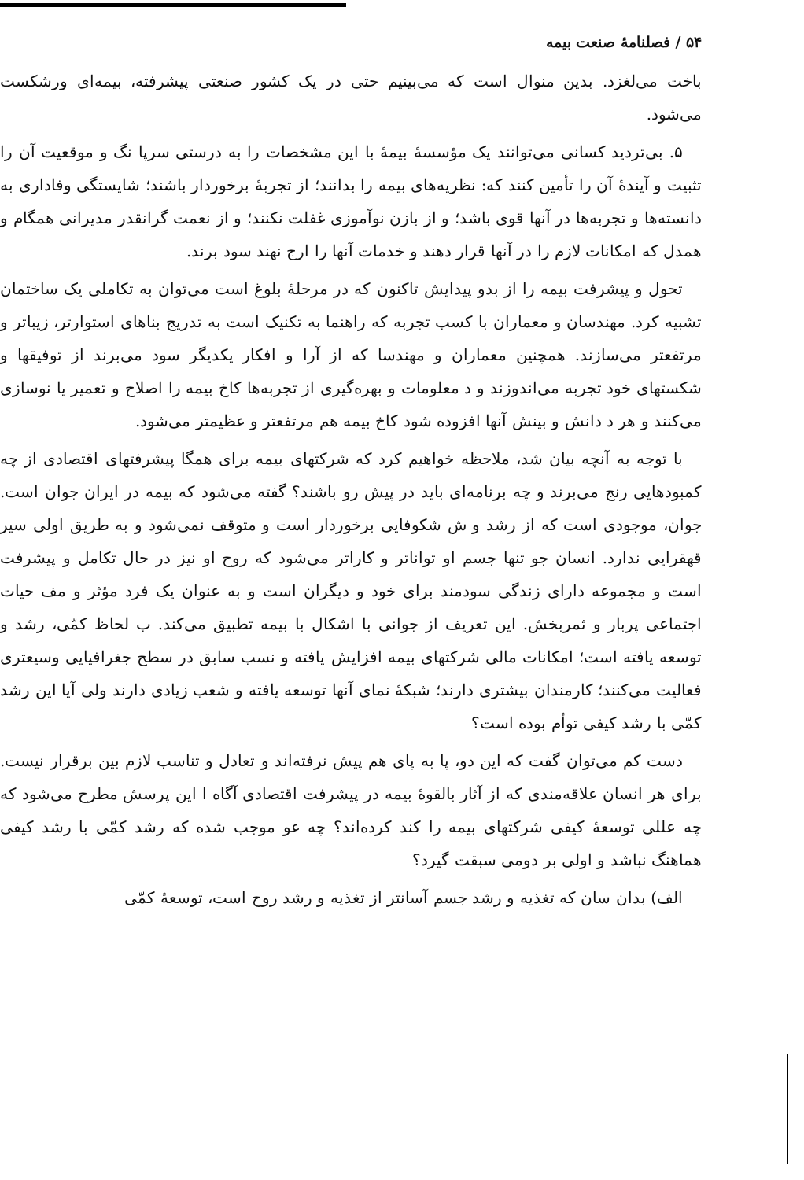۵۴ / فصلنامهٔ صنعت بیمه
باخت می‌لغزد. بدین منوال است که می‌بینیم حتی در یک کشور صنعتی پیشرفته، بیمه‌ای ورشکست می‌شود.
۵. بی‌تردید کسانی می‌توانند یک مؤسسهٔ بیمهٔ با این مشخصات را به درستی سرپا نگ و موقعیت آن را تثبیت و آیندهٔ آن را تأمین کنند که: نظریه‌های بیمه را بدانند؛ از تجربهٔ برخوردار باشند؛ شایستگی وفاداری به دانسته‌ها و تجربه‌ها در آنها قوی باشد؛ و از بازن نوآموزی غفلت نکنند؛ و از نعمت گرانقدر مدیرانی همگام و همدل که امکانات لازم را در آنها قرار دهند و خدمات آنها را ارج نهند سود برند.
تحول و پیشرفت بیمه را از بدو پیدایش تاکنون که در مرحلهٔ بلوغ است می‌توان به تکاملی یک ساختمان تشبیه کرد. مهندسان و معماران با کسب تجربه که راهنما به تکنیک است به تدریج بناهای استوارتر، زیباتر و مرتفعتر می‌سازند. همچنین معماران و مهندسا که از آرا و افکار یکدیگر سود می‌برند از توفیقها و شکستهای خود تجربه می‌اندوزند و د معلومات و بهره‌گیری از تجربه‌ها کاخ بیمه را اصلاح و تعمیر یا نوسازی می‌کنند و هر د دانش و بینش آنها افزوده شود کاخ بیمه هم مرتفعتر و عظیمتر می‌شود.
با توجه به آنچه بیان شد، ملاحظه خواهیم کرد که شرکتهای بیمه برای همگا پیشرفتهای اقتصادی از چه کمبودهایی رنج می‌برند و چه برنامه‌ای باید در پیش رو باشند؟ گفته می‌شود که بیمه در ایران جوان است. جوان، موجودی است که از رشد و ش شکوفایی برخوردار است و متوقف نمی‌شود و به طریق اولی سیر قهقرایی ندارد. انسان جو تنها جسم او تواناتر و کاراتر می‌شود که روح او نیز در حال تکامل و پیشرفت است و مجموعه دارای زندگی سودمند برای خود و دیگران است و به عنوان یک فرد مؤثر و مف حیات اجتماعی پربار و ثمربخش. این تعریف از جوانی با اشکال با بیمه تطبیق می‌کند. ب لحاظ کمّی، رشد و توسعه یافته است؛ امکانات مالی شرکتهای بیمه افزایش یافته و نسب سابق در سطح جغرافیایی وسیعتری فعالیت می‌کنند؛ کارمندان بیشتری دارند؛ شبکهٔ نمای آنها توسعه یافته و شعب زیادی دارند ولی آیا این رشد کمّی با رشد کیفی توأم بوده است؟
دست کم می‌توان گفت که این دو، پا به پای هم پیش نرفته‌اند و تعادل و تناسب لازم بین برقرار نیست. برای هر انسان علاقه‌مندی که از آثار بالقوهٔ بیمه در پیشرفت اقتصادی آگاه ا این پرسش مطرح می‌شود که چه عللی توسعهٔ کیفی شرکتهای بیمه را کند کرده‌اند؟ چه عو موجب شده که رشد کمّی با رشد کیفی هماهنگ نباشد و اولی بر دومی سبقت گیرد؟
الف) بدان سان که تغذیه و رشد جسم آسانتر از تغذیه و رشد روح است، توسعهٔ کمّی